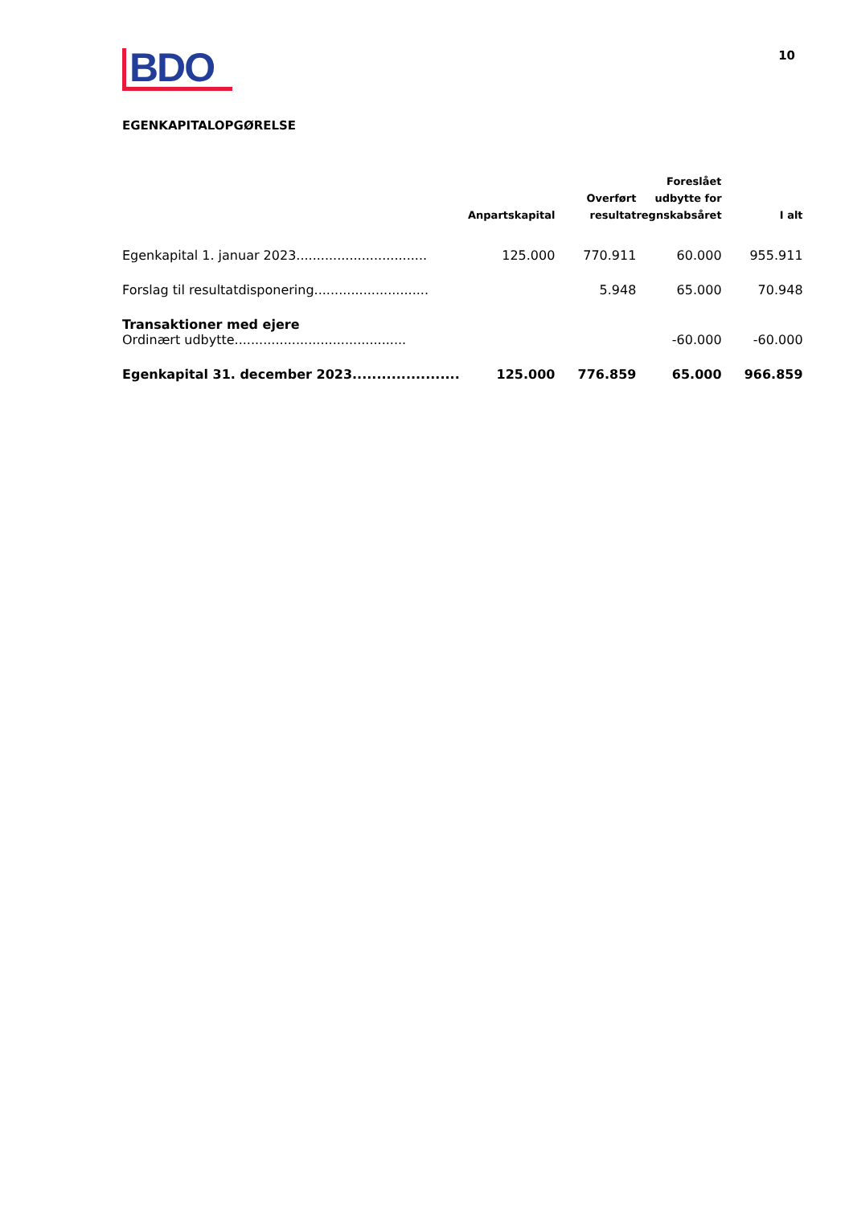BDO
10
EGENKAPITALOPGØRELSE
| | Anpartskapital | Overført resultat | Foreslået udbytte for regnskabsåret | I alt |
| --- | --- | --- | --- | --- |
| Egenkapital 1. januar 2023................................ | 125.000 | 770.911 | 60.000 | 955.911 |
| Forslag til resultatdisponering............................ | | 5.948 | 65.000 | 70.948 |
| Transaktioner med ejere Ordinært udbytte.......................................... | | | -60.000 | -60.000 |
| Egenkapital 31. december 2023...................... | 125.000 | 776.859 | 65.000 | 966.859 |